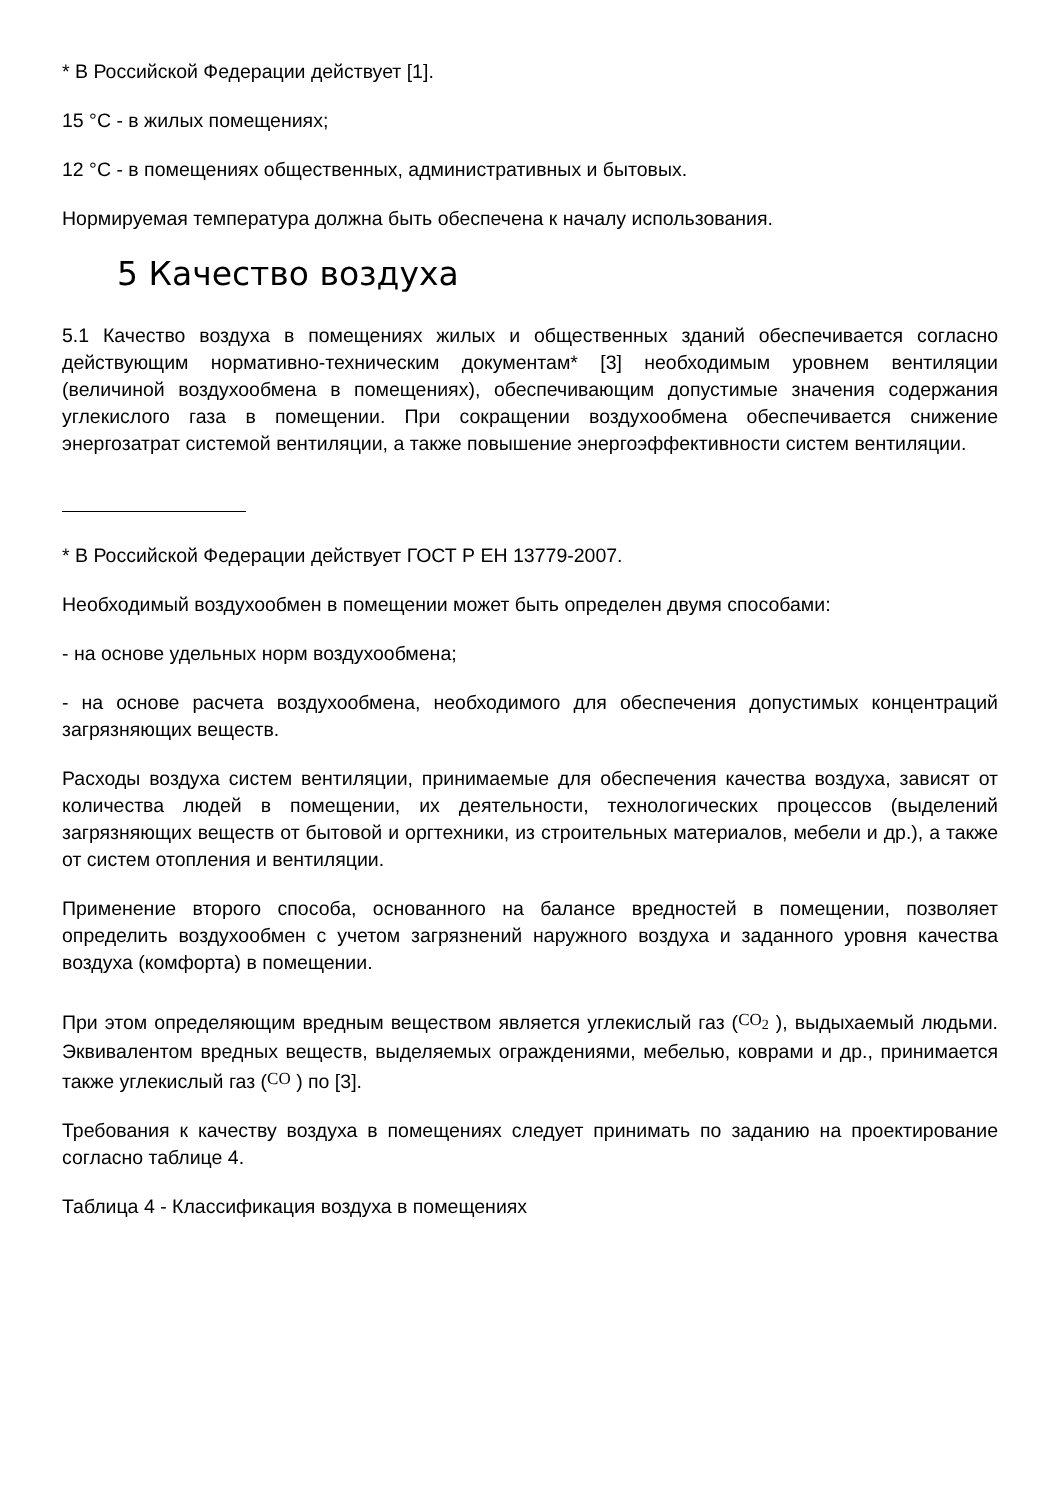* В Российской Федерации действует [1].
15 °С - в жилых помещениях;
12 °С - в помещениях общественных, административных и бытовых.
Нормируемая температура должна быть обеспечена к началу использования.
5 Качество воздуха
5.1 Качество воздуха в помещениях жилых и общественных зданий обеспечивается согласно действующим нормативно-техническим документам* [3] необходимым уровнем вентиляции (величиной воздухообмена в помещениях), обеспечивающим допустимые значения содержания углекислого газа в помещении. При сокращении воздухообмена обеспечивается снижение энергозатрат системой вентиляции, а также повышение энергоэффективности систем вентиляции.
* В Российской Федерации действует ГОСТ Р ЕН 13779-2007.
Необходимый воздухообмен в помещении может быть определен двумя способами:
- на основе удельных норм воздухообмена;
- на основе расчета воздухообмена, необходимого для обеспечения допустимых концентраций загрязняющих веществ.
Расходы воздуха систем вентиляции, принимаемые для обеспечения качества воздуха, зависят от количества людей в помещении, их деятельности, технологических процессов (выделений загрязняющих веществ от бытовой и оргтехники, из строительных материалов, мебели и др.), а также от систем отопления и вентиляции.
Применение второго способа, основанного на балансе вредностей в помещении, позволяет определить воздухообмен с учетом загрязнений наружного воздуха и заданного уровня качества воздуха (комфорта) в помещении.
При этом определяющим вредным веществом является углекислый газ (CO<sub>2</sub> ), выдыхаемый людьми. Эквивалентом вредных веществ, выделяемых ограждениями, мебелью, коврами и др., принимается также углекислый газ (CO ) по [3].
Требования к качеству воздуха в помещениях следует принимать по заданию на проектирование согласно таблице 4.
Таблица 4 - Классификация воздуха в помещениях